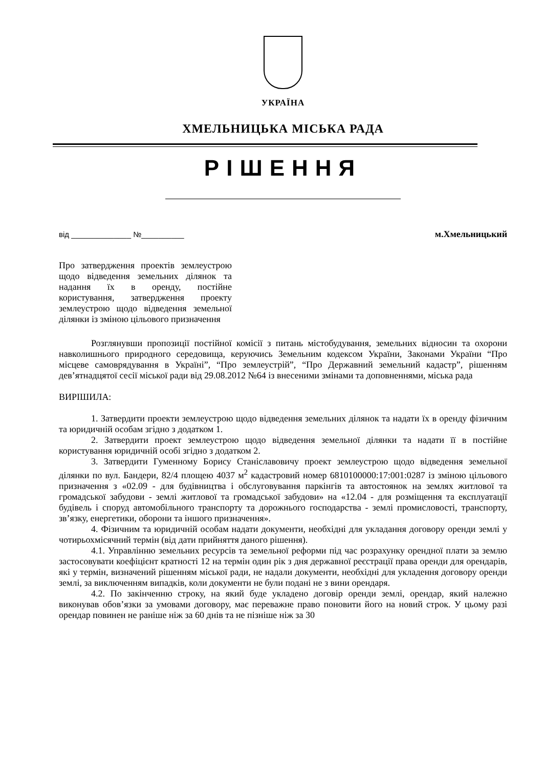УКРАЇНА
ХМЕЛЬНИЦЬКА МІСЬКА РАДА
РІШЕННЯ
від ______________ №__________ м.Хмельницький
Про затвердження проектів землеустрою щодо відведення земельних ділянок та надання їх в оренду, постійне користування, затвердження проекту землеустрою щодо відведення земельної ділянки із зміною цільового призначення
Розглянувши пропозиції постійної комісії з питань містобудування, земельних відносин та охорони навколишнього природного середовища, керуючись Земельним кодексом України, Законами України “Про місцеве самоврядування в Україні”, “Про землеустрій”, “Про Державний земельний кадастр”, рішенням дев’ятнадцятої сесії міської ради від 29.08.2012 №64 із внесеними змінами та доповненнями, міська рада
ВИРІШИЛА:
1. Затвердити проекти землеустрою щодо відведення земельних ділянок та надати їх в оренду фізичним та юридичній особам згідно з додатком 1.
2. Затвердити проект землеустрою щодо відведення земельної ділянки та надати її в постійне користування юридичній особі згідно з додатком 2.
3. Затвердити Гуменному Борису Станіславовичу проект землеустрою щодо відведення земельної ділянки по вул. Бандери, 82/4 площею 4037 м<sup>2</sup> кадастровий номер 6810100000:17:001:0287 із зміною цільового призначення з «02.09 - для будівництва і обслуговування паркінгів та автостоянок на землях житлової та громадської забудови - землі житлової та громадської забудови» на «12.04 - для розміщення та експлуатації будівель і споруд автомобільного транспорту та дорожнього господарства - землі промисловості, транспорту, зв’язку, енергетики, оборони та іншого призначення».
4. Фізичним та юридичній особам надати документи, необхідні для укладання договору оренди землі у чотирьохмісячний термін (від дати прийняття даного рішення).
4.1. Управлінню земельних ресурсів та земельної реформи під час розрахунку орендної плати за землю застосовувати коефіцієнт кратності 12 на термін один рік з дня державної реєстрації права оренди для орендарів, які у термін, визначений рішенням міської ради, не надали документи, необхідні для укладення договору оренди землі, за виключенням випадків, коли документи не були подані не з вини орендаря.
4.2. По закінченню строку, на який буде укладено договір оренди землі, орендар, який належно виконував обов’язки за умовами договору, має переважне право поновити його на новий строк. У цьому разі орендар повинен не раніше ніж за 60 днів та не пізніше ніж за 30